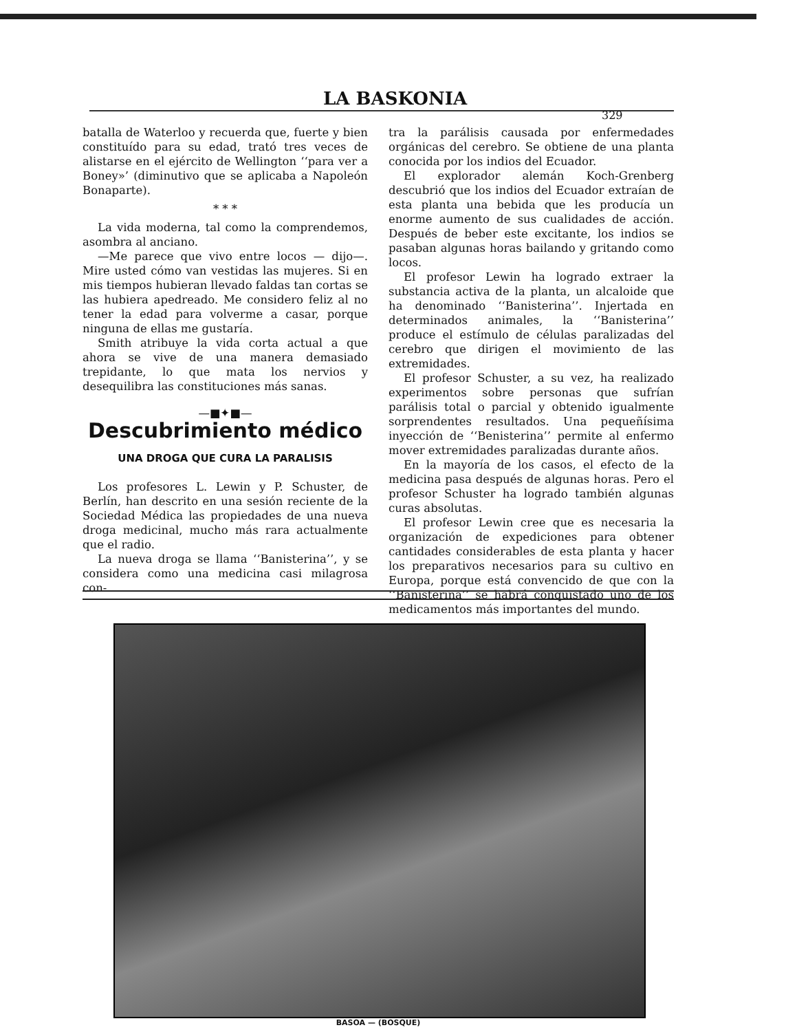LA BASKONIA
329
batalla de Waterloo y recuerda que, fuerte y bien constituído para su edad, trató tres veces de alistarse en el ejército de Wellington ‘‘para ver a Boney»’ (diminutivo que se aplicaba a Napoleón Bonaparte).
* * *
La vida moderna, tal como la comprendemos, asombra al anciano.
—Me parece que vivo entre locos — dijo—. Mire usted cómo van vestidas las mujeres. Si en mis tiempos hubieran llevado faldas tan cortas se las hubiera apedreado. Me considero feliz al no tener la edad para volverme a casar, porque ninguna de ellas me gustaría.
Smith atribuye la vida corta actual a que ahora se vive de una manera demasiado trepidante, lo que mata los nervios y desequilibra las constituciones más sanas.
—■✦■—
Descubrimiento médico
UNA DROGA QUE CURA LA PARALISIS
Los profesores L. Lewin y P. Schuster, de Berlín, han descrito en una sesión reciente de la Sociedad Médica las propiedades de una nueva droga medicinal, mucho más rara actualmente que el radio.
La nueva droga se llama ‘‘Banisterina’’, y se considera como una medicina casi milagrosa con-
tra la parálisis causada por enfermedades orgánicas del cerebro. Se obtiene de una planta conocida por los indios del Ecuador.
El explorador alemán Koch-Grenberg descubrió que los indios del Ecuador extraían de esta planta una bebida que les producía un enorme aumento de sus cualidades de acción. Después de beber este excitante, los indios se pasaban algunas horas bailando y gritando como locos.
El profesor Lewin ha logrado extraer la substancia activa de la planta, un alcaloide que ha denominado ‘‘Banisterina’’. Injertada en determinados animales, la ‘‘Banisterina’’ produce el estímulo de células paralizadas del cerebro que dirigen el movimiento de las extremidades.
El profesor Schuster, a su vez, ha realizado experimentos sobre personas que sufrían parálisis total o parcial y obtenido igualmente sorprendentes resultados. Una pequeñísima inyección de ‘‘Benisterina’’ permite al enfermo mover extremidades paralizadas durante años.
En la mayoría de los casos, el efecto de la medicina pasa después de algunas horas. Pero el profesor Schuster ha logrado también algunas curas absolutas.
El profesor Lewin cree que es necesaria la organización de expediciones para obtener cantidades considerables de esta planta y hacer los preparativos necesarios para su cultivo en Europa, porque está convencido de que con la ‘‘Banisterina’’ se habrá conquistado uno de los medicamentos más importantes del mundo.
BASOA — (BOSQUE)